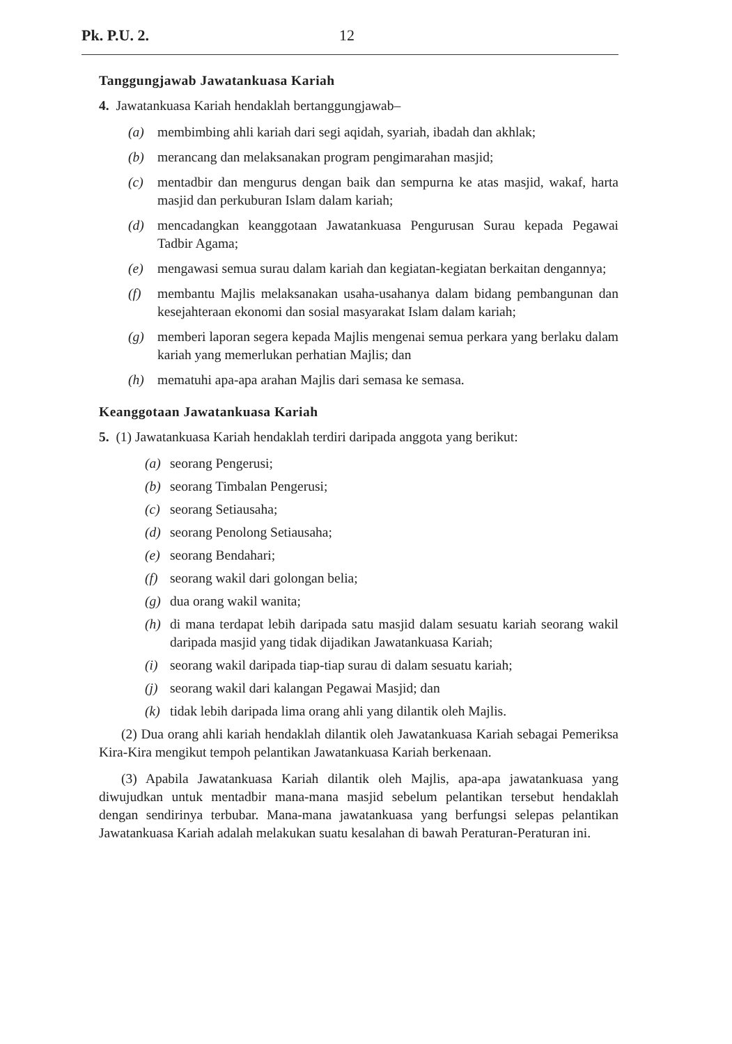Pk. P.U. 2. 12
Tanggungjawab Jawatankuasa Kariah
4. Jawatankuasa Kariah hendaklah bertanggungjawab–
(a) membimbing ahli kariah dari segi aqidah, syariah, ibadah dan akhlak;
(b) merancang dan melaksanakan program pengimarahan masjid;
(c) mentadbir dan mengurus dengan baik dan sempurna ke atas masjid, wakaf, harta masjid dan perkuburan Islam dalam kariah;
(d) mencadangkan keanggotaan Jawatankuasa Pengurusan Surau kepada Pegawai Tadbir Agama;
(e) mengawasi semua surau dalam kariah dan kegiatan-kegiatan berkaitan dengannya;
(f) membantu Majlis melaksanakan usaha-usahanya dalam bidang pembangunan dan kesejahteraan ekonomi dan sosial masyarakat Islam dalam kariah;
(g) memberi laporan segera kepada Majlis mengenai semua perkara yang berlaku dalam kariah yang memerlukan perhatian Majlis; dan
(h) mematuhi apa-apa arahan Majlis dari semasa ke semasa.
Keanggotaan Jawatankuasa Kariah
5. (1) Jawatankuasa Kariah hendaklah terdiri daripada anggota yang berikut:
(a) seorang Pengerusi;
(b) seorang Timbalan Pengerusi;
(c) seorang Setiausaha;
(d) seorang Penolong Setiausaha;
(e) seorang Bendahari;
(f) seorang wakil dari golongan belia;
(g) dua orang wakil wanita;
(h) di mana terdapat lebih daripada satu masjid dalam sesuatu kariah seorang wakil daripada masjid yang tidak dijadikan Jawatankuasa Kariah;
(i) seorang wakil daripada tiap-tiap surau di dalam sesuatu kariah;
(j) seorang wakil dari kalangan Pegawai Masjid; dan
(k) tidak lebih daripada lima orang ahli yang dilantik oleh Majlis.
(2) Dua orang ahli kariah hendaklah dilantik oleh Jawatankuasa Kariah sebagai Pemeriksa Kira-Kira mengikut tempoh pelantikan Jawatankuasa Kariah berkenaan.
(3) Apabila Jawatankuasa Kariah dilantik oleh Majlis, apa-apa jawatankuasa yang diwujudkan untuk mentadbir mana-mana masjid sebelum pelantikan tersebut hendaklah dengan sendirinya terbubar. Mana-mana jawatankuasa yang berfungsi selepas pelantikan Jawatankuasa Kariah adalah melakukan suatu kesalahan di bawah Peraturan-Peraturan ini.